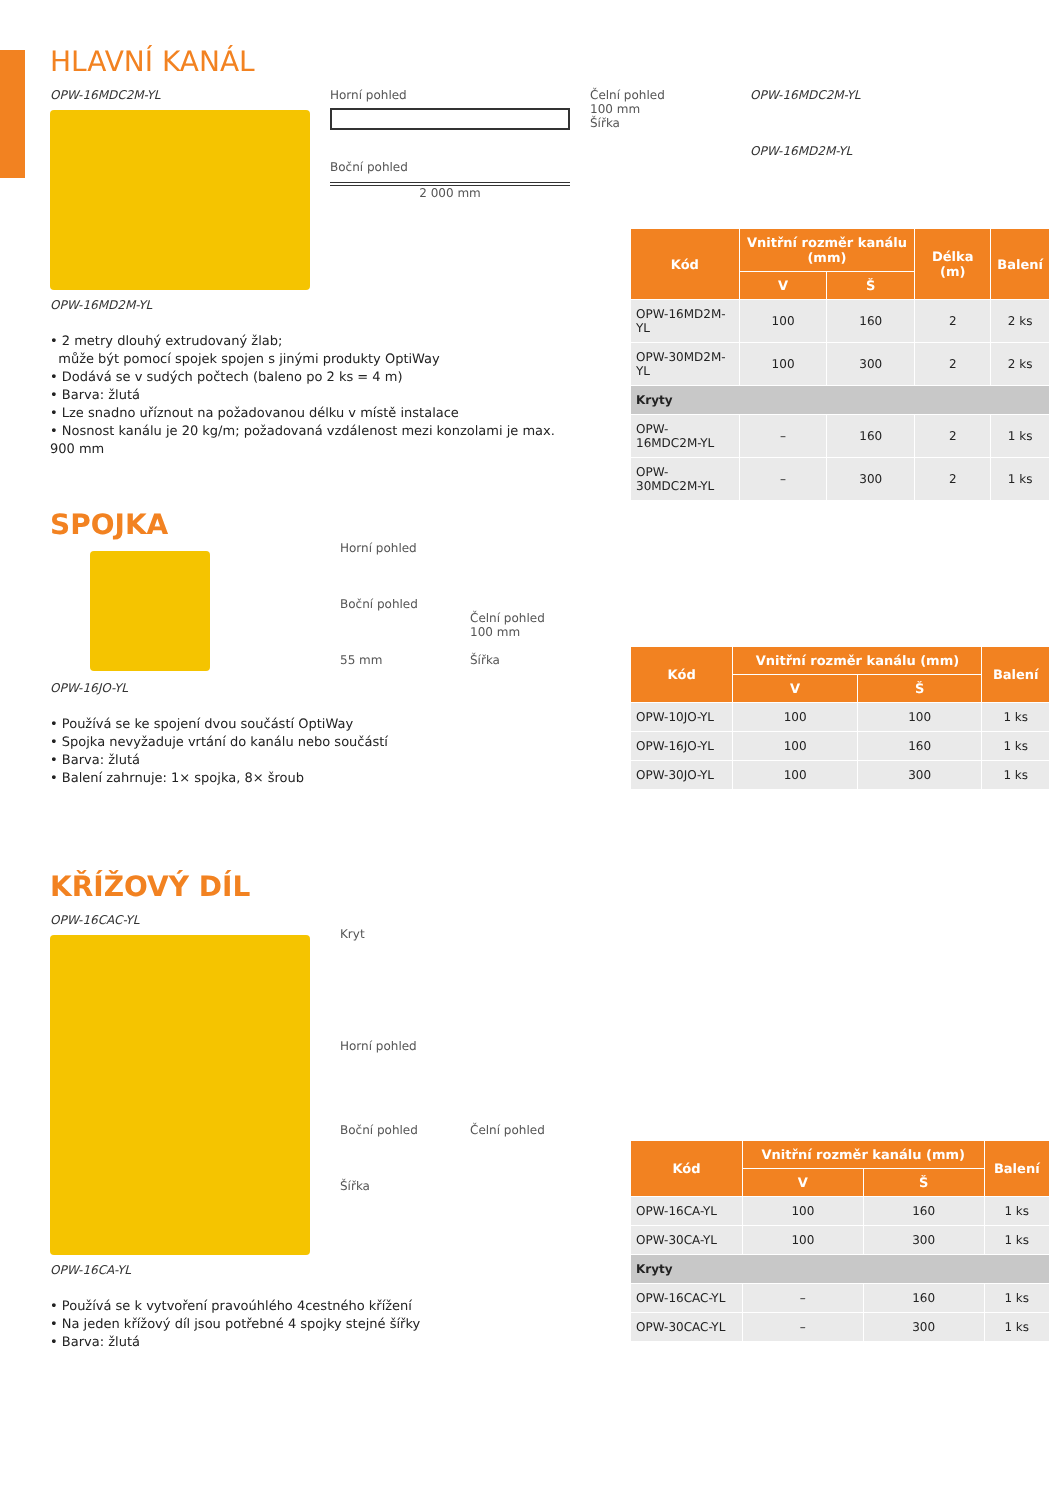HLAVNÍ KANÁL
OPW-16MDC2M-YL
OPW-16MD2M-YL
Horní pohled
Boční pohled
2 000 mm
Čelní pohled
100 mm
Šířka
OPW-16MDC2M-YL
OPW-16MD2M-YL
| Kód | Vnitřní rozměr kanálu (mm) | | Délka (m) | Balení |
| --- | --- | --- | --- | --- |
| | V | Š | | |
| OPW-16MD2M-YL | 100 | 160 | 2 | 2 ks |
| OPW-30MD2M-YL | 100 | 300 | 2 | 2 ks |
| Kryty | | | | |
| OPW-16MDC2M-YL | – | 160 | 2 | 1 ks |
| OPW-30MDC2M-YL | – | 300 | 2 | 1 ks |
• 2 metry dlouhý extrudovaný žlab;
může být pomocí spojek spojen s jinými produkty OptiWay
• Dodává se v sudých počtech (baleno po 2 ks = 4 m)
• Barva: žlutá
• Lze snadno uříznout na požadovanou délku v místě instalace
• Nosnost kanálu je 20 kg/m; požadovaná vzdálenost mezi konzolami je max. 900 mm
SPOJKA
OPW-16JO-YL Horní pohled
Boční pohled
55 mm
Čelní pohled
100 mm
Šířka
| Kód | Vnitřní rozměr kanálu (mm) | | Balení |
| --- | --- | --- | --- |
| | V | Š | |
| OPW-10JO-YL | 100 | 100 | 1 ks |
| OPW-16JO-YL | 100 | 160 | 1 ks |
| OPW-30JO-YL | 100 | 300 | 1 ks |
• Používá se ke spojení dvou součástí OptiWay
• Spojka nevyžaduje vrtání do kanálu nebo součástí
• Barva: žlutá
• Balení zahrnuje: 1× spojka, 8× šroub
KŘÍŽOVÝ DÍL
OPW-16CAC-YL
OPW-16CA-YL
Kryt
Horní pohled
Boční pohled
Šířka
Čelní pohled
| Kód | Vnitřní rozměr kanálu (mm) | | Balení |
| --- | --- | --- | --- |
| | V | Š | |
| OPW-16CA-YL | 100 | 160 | 1 ks |
| OPW-30CA-YL | 100 | 300 | 1 ks |
| Kryty | | | |
| OPW-16CAC-YL | – | 160 | 1 ks |
| OPW-30CAC-YL | – | 300 | 1 ks |
• Používá se k vytvoření pravoúhlého 4cestného křížení
• Na jeden křížový díl jsou potřebné 4 spojky stejné šířky
• Barva: žlutá